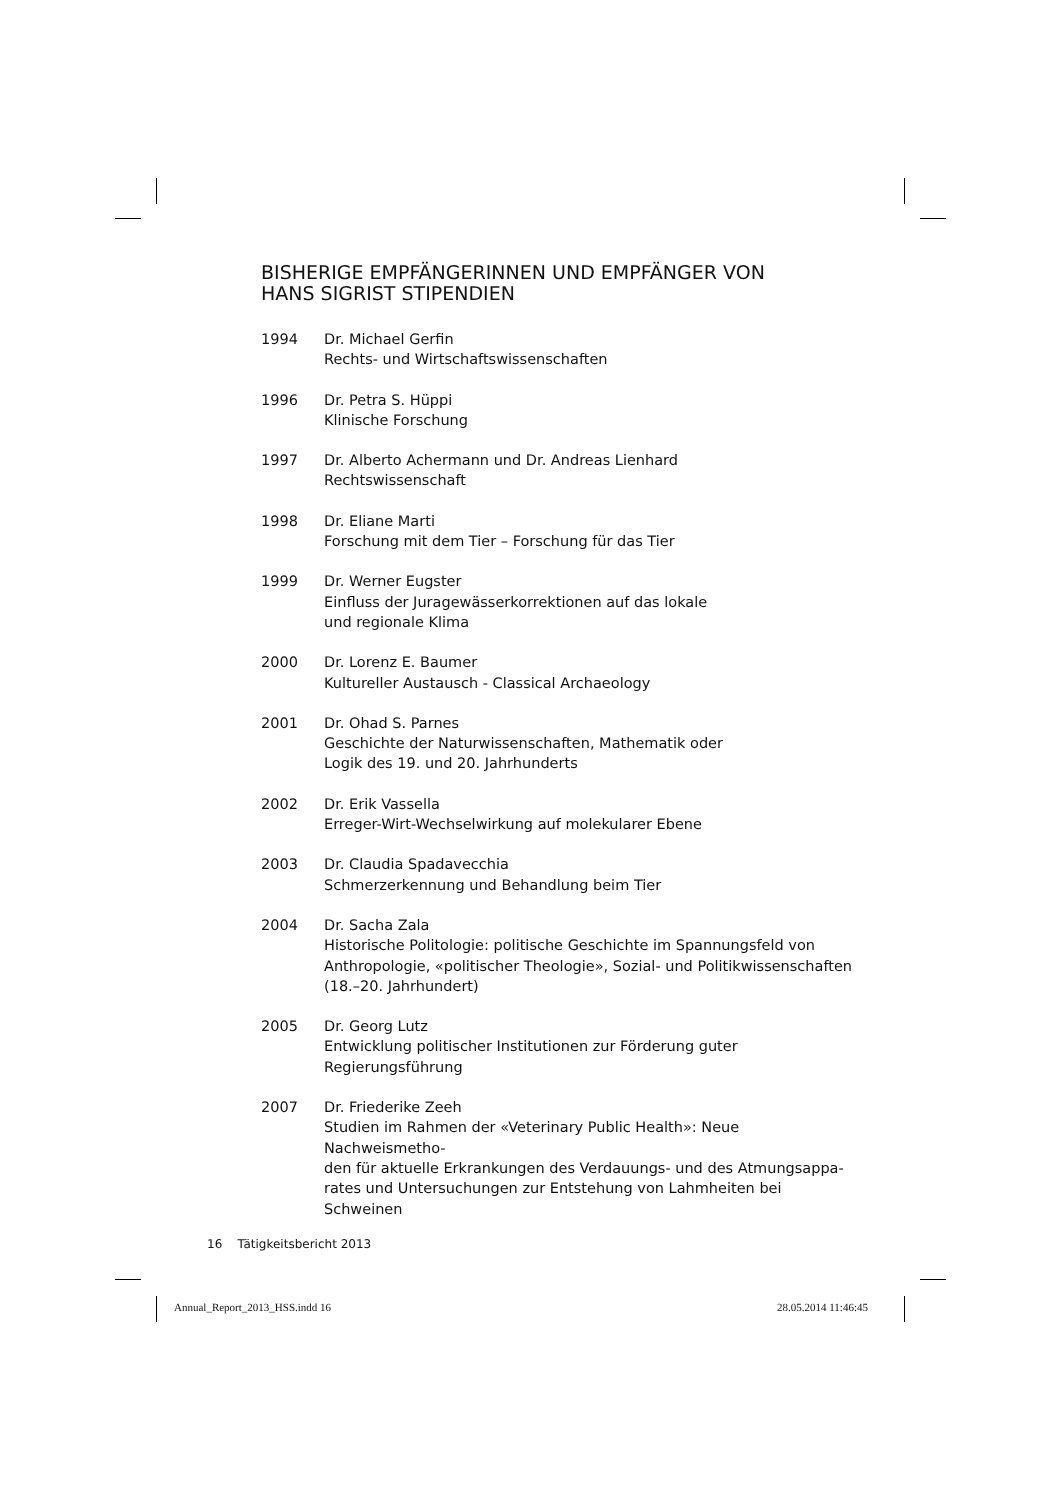BISHERIGE EMPFÄNGERINNEN UND EMPFÄNGER VON
HANS SIGRIST STIPENDIEN
1994 Dr. Michael Gerfin
Rechts- und Wirtschaftswissenschaften
1996 Dr. Petra S. Hüppi
Klinische Forschung
1997 Dr. Alberto Achermann und Dr. Andreas Lienhard
Rechtswissenschaft
1998 Dr. Eliane Marti
Forschung mit dem Tier – Forschung für das Tier
1999 Dr. Werner Eugster
Einfluss der Juragewässerkorrektionen auf das lokale
und regionale Klima
2000 Dr. Lorenz E. Baumer
Kultureller Austausch - Classical Archaeology
2001 Dr. Ohad S. Parnes
Geschichte der Naturwissenschaften, Mathematik oder
Logik des 19. und 20. Jahrhunderts
2002 Dr. Erik Vassella
Erreger-Wirt-Wechselwirkung auf molekularer Ebene
2003 Dr. Claudia Spadavecchia
Schmerzerkennung und Behandlung beim Tier
2004 Dr. Sacha Zala
Historische Politologie: politische Geschichte im Spannungsfeld von
Anthropologie, «politischer Theologie», Sozial- und Politikwissenschaften
(18.–20. Jahrhundert)
2005 Dr. Georg Lutz
Entwicklung politischer Institutionen zur Förderung guter
Regierungsführung
2007 Dr. Friederike Zeeh
Studien im Rahmen der «Veterinary Public Health»: Neue Nachweismetho-
den für aktuelle Erkrankungen des Verdauungs- und des Atmungsappa-
rates und Untersuchungen zur Entstehung von Lahmheiten bei Schweinen
16 Tätigkeitsbericht 2013
Annual_Report_2013_HSS.indd 16 28.05.2014 11:46:45